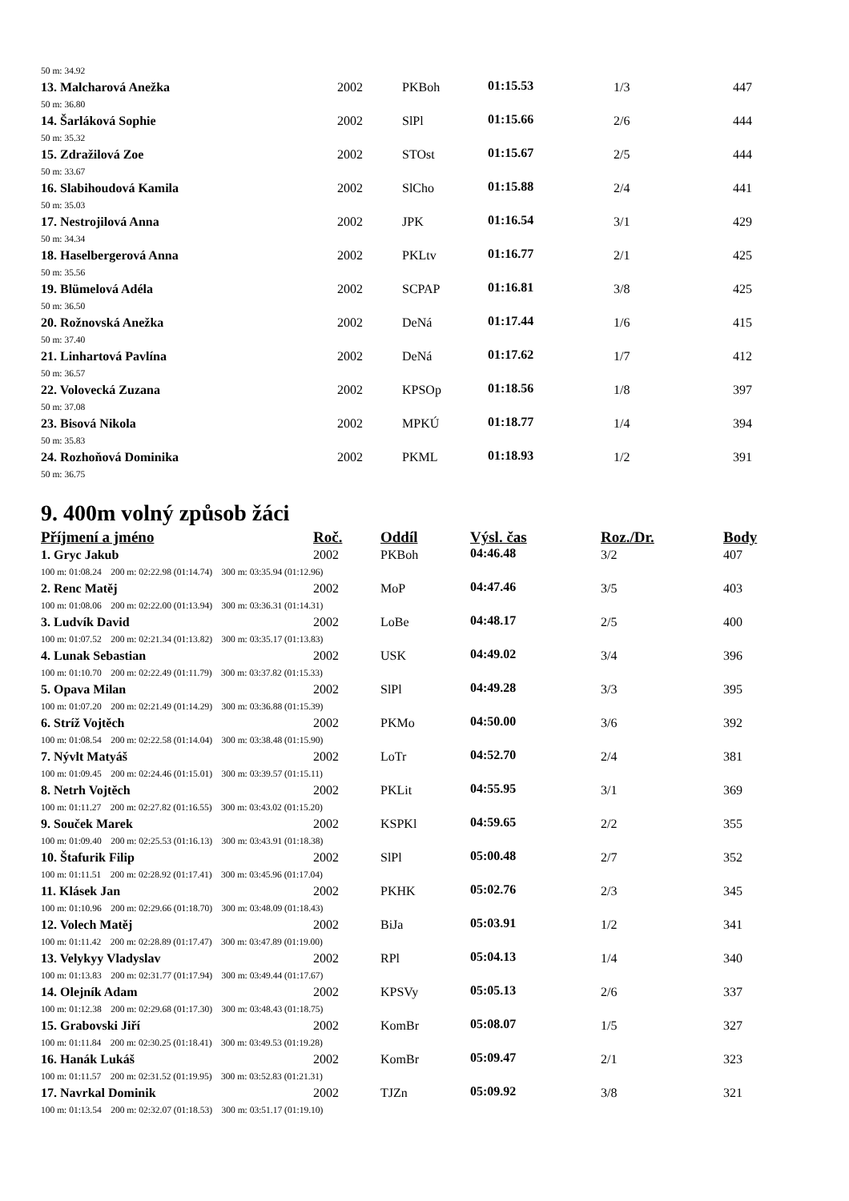| 50 m: 34.92 | | | | | |
| 13. Malcharová Anežka | 2002 | PKBoh | 01:15.53 | 1/3 | 447 |
| 50 m: 36.80 | | | | | |
| 14. Šarláková Sophie | 2002 | SlPl | 01:15.66 | 2/6 | 444 |
| 50 m: 35.32 | | | | | |
| 15. Zdražilová Zoe | 2002 | STOst | 01:15.67 | 2/5 | 444 |
| 50 m: 33.67 | | | | | |
| 16. Slabihoudová Kamila | 2002 | SlCho | 01:15.88 | 2/4 | 441 |
| 50 m: 35.03 | | | | | |
| 17. Nestrojilová Anna | 2002 | JPK | 01:16.54 | 3/1 | 429 |
| 50 m: 34.34 | | | | | |
| 18. Haselbergerová Anna | 2002 | PKLtv | 01:16.77 | 2/1 | 425 |
| 50 m: 35.56 | | | | | |
| 19. Blümelová Adéla | 2002 | SCPAP | 01:16.81 | 3/8 | 425 |
| 50 m: 36.50 | | | | | |
| 20. Rožnovská Anežka | 2002 | DeNá | 01:17.44 | 1/6 | 415 |
| 50 m: 37.40 | | | | | |
| 21. Linhartová Pavlína | 2002 | DeNá | 01:17.62 | 1/7 | 412 |
| 50 m: 36.57 | | | | | |
| 22. Volovecká Zuzana | 2002 | KPSOp | 01:18.56 | 1/8 | 397 |
| 50 m: 37.08 | | | | | |
| 23. Bisová Nikola | 2002 | MPKÚ | 01:18.77 | 1/4 | 394 |
| 50 m: 35.83 | | | | | |
| 24. Rozhoňová Dominika | 2002 | PKML | 01:18.93 | 1/2 | 391 |
| 50 m: 36.75 | | | | | |
9. 400m volný způsob žáci
| Příjmení a jméno | Roč. | Oddíl | Výsl. čas | Roz./Dr. | Body |
| --- | --- | --- | --- | --- | --- |
| 1. Gryc Jakub | 2002 | PKBoh | 04:46.48 | 3/2 | 407 |
| 100 m: 01:08.24 200 m: 02:22.98 (01:14.74) 300 m: 03:35.94 (01:12.96) | | | | | |
| 2. Renc Matěj | 2002 | MoP | 04:47.46 | 3/5 | 403 |
| 100 m: 01:08.06 200 m: 02:22.00 (01:13.94) 300 m: 03:36.31 (01:14.31) | | | | | |
| 3. Ludvík David | 2002 | LoBe | 04:48.17 | 2/5 | 400 |
| 100 m: 01:07.52 200 m: 02:21.34 (01:13.82) 300 m: 03:35.17 (01:13.83) | | | | | |
| 4. Lunak Sebastian | 2002 | USK | 04:49.02 | 3/4 | 396 |
| 100 m: 01:10.70 200 m: 02:22.49 (01:11.79) 300 m: 03:37.82 (01:15.33) | | | | | |
| 5. Opava Milan | 2002 | SlPl | 04:49.28 | 3/3 | 395 |
| 100 m: 01:07.20 200 m: 02:21.49 (01:14.29) 300 m: 03:36.88 (01:15.39) | | | | | |
| 6. Stríž Vojtěch | 2002 | PKMo | 04:50.00 | 3/6 | 392 |
| 100 m: 01:08.54 200 m: 02:22.58 (01:14.04) 300 m: 03:38.48 (01:15.90) | | | | | |
| 7. Nývlt Matyáš | 2002 | LoTr | 04:52.70 | 2/4 | 381 |
| 100 m: 01:09.45 200 m: 02:24.46 (01:15.01) 300 m: 03:39.57 (01:15.11) | | | | | |
| 8. Netrh Vojtěch | 2002 | PKLit | 04:55.95 | 3/1 | 369 |
| 100 m: 01:11.27 200 m: 02:27.82 (01:16.55) 300 m: 03:43.02 (01:15.20) | | | | | |
| 9. Souček Marek | 2002 | KSPKl | 04:59.65 | 2/2 | 355 |
| 100 m: 01:09.40 200 m: 02:25.53 (01:16.13) 300 m: 03:43.91 (01:18.38) | | | | | |
| 10. Štafurik Filip | 2002 | SlPl | 05:00.48 | 2/7 | 352 |
| 100 m: 01:11.51 200 m: 02:28.92 (01:17.41) 300 m: 03:45.96 (01:17.04) | | | | | |
| 11. Klásek Jan | 2002 | PKHK | 05:02.76 | 2/3 | 345 |
| 100 m: 01:10.96 200 m: 02:29.66 (01:18.70) 300 m: 03:48.09 (01:18.43) | | | | | |
| 12. Volech Matěj | 2002 | BiJa | 05:03.91 | 1/2 | 341 |
| 100 m: 01:11.42 200 m: 02:28.89 (01:17.47) 300 m: 03:47.89 (01:19.00) | | | | | |
| 13. Velykyy Vladyslav | 2002 | RPl | 05:04.13 | 1/4 | 340 |
| 100 m: 01:13.83 200 m: 02:31.77 (01:17.94) 300 m: 03:49.44 (01:17.67) | | | | | |
| 14. Olejník Adam | 2002 | KPSVy | 05:05.13 | 2/6 | 337 |
| 100 m: 01:12.38 200 m: 02:29.68 (01:17.30) 300 m: 03:48.43 (01:18.75) | | | | | |
| 15. Grabovski Jiří | 2002 | KomBr | 05:08.07 | 1/5 | 327 |
| 100 m: 01:11.84 200 m: 02:30.25 (01:18.41) 300 m: 03:49.53 (01:19.28) | | | | | |
| 16. Hanák Lukáš | 2002 | KomBr | 05:09.47 | 2/1 | 323 |
| 100 m: 01:11.57 200 m: 02:31.52 (01:19.95) 300 m: 03:52.83 (01:21.31) | | | | | |
| 17. Navrkal Dominik | 2002 | TJZn | 05:09.92 | 3/8 | 321 |
| 100 m: 01:13.54 200 m: 02:32.07 (01:18.53) 300 m: 03:51.17 (01:19.10) | | | | | |